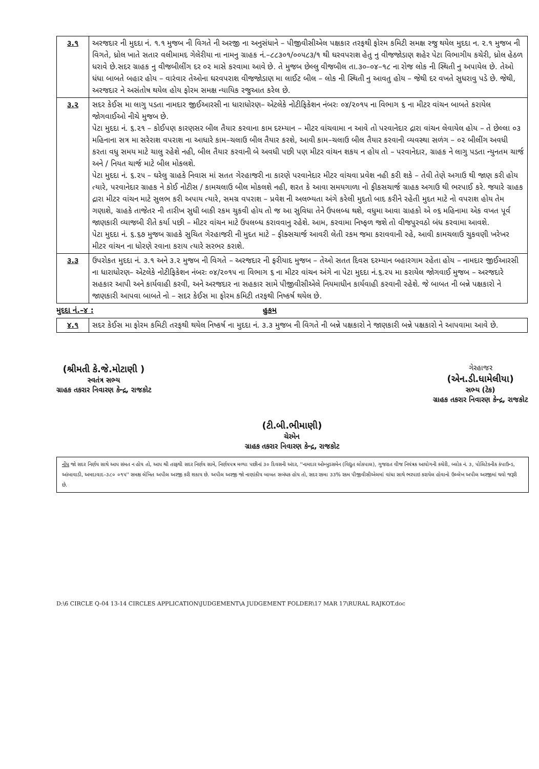| ૩.૧ | અરજદાર ની મુદદા નં. ૧.૧ મુજબ ની વિગતે ની અરજી ના અનુસંધાને – પીજીવીસીએલ પક્ષકાર તરફથી ફોરમ કમિટી સમક્ષ રજુ થયેલ મુદદા ન. ૨.૧ મુજબ ની વિગતે, ધ્રોલ ખાતે સતાર વલીમામદ ગેલેરીયા ના નામનુ ગ્રાહક નં.–૮૮૩૦૧/૦૦૫૮૩/૧ થી ઘરવપરાશ હેતુ નુ વીજજોડાણ શહેર પેટા વિભાગીય કચેરી, ધ્રોલ હેઠળ ધરાવે છે.સદર ગ્રાહક નુ વીજબીલીંગ દર ૦૨ માસે કરવામા આવે છે. તે મુજબ છેલ્લુ વીજબીલ તા.૩૦–૦૪–૧૮ ના રોજ લોક ની સ્થિતી નુ અપાયેલ છે. તેઓ ધંધા બાબતે બહાર હોય – વારંવાર તેઓના ઘરવપરાશ વીજજોડાણ મા લાઈટ બીલ – લોક ની સ્થિતી નુ આવતુ હોય – જેથી દર વખતે સુધરાવુ પડે છે. જેથી, અરજદાર ને અસંતોષ થયેલ હોય ફોરમ સમક્ષ ન્યાયિક રજુઆત કરેલ છે. |
| ૩.૨ | સદર કેઈસ મા લાગુ પડતા નામદાર જીઈઆરસી ના ધારાધોરણ– એટલેકે નોટીફિકેશન નંબરઃ ૦૪/૨૦૧૫ ના વિભાગ ૬ ના મીટર વાંચન બાબતે કરાયેલ જોગવાઈઓ નીચે મુજબ છે. પેટા મુદદા નં. ૬.૨૧ – કોઈપણ કારણસર બીલ તૈયાર કરવાના કામ દરમ્યાન – મીટર વાંચવામા ન આવે તો પરવાનેદાર દ્રારા વાંચન લેવાયેલ હોય – તે છેલ્લા ૦૩ મહિનાના સત્ર મા સરેરાશ વપરાશ ના આધારે કામ–ચલાઉ બીલ તૈયાર કરશે, આવી કામ–ચલાઉ બીલ તૈયાર કરવાની વ્યવસ્થા સળંગ – ૦૨ બીલીંગ અવધી કરતા વધુ સમય માટે ચાલુ રહેશે નહી, બીલ તૈયાર કરવાની બે અવધી પછી પણ મીટર વાંચન શકય ન હોય તો – પરવાનેદાર, ગ્રાહક ને લાગુ પડતા ન્યુનતમ ચાર્જ અને / નિયત ચાર્જ માટે બીલ મોકલશે. પેટા મુદદા નં. ૬.૨૫ – ઘરેલુ ગ્રાહકે નિવાસ માં સતત ગેરહાજરી ના કારણે પરવાનેદાર મીટર વાંચવા પ્રવેશ નહી કરી શકે – તેવી તેણે અગાઉ થી જાણ કરી હોય ત્યારે, પરવાનેદાર ગ્રાહક ને કોઈ નોટીસ / કામચલાઉ બીલ મોકલશે નહી, શરત કે આવા સમયગાળા નો ફીકસચાર્જ ગ્રાહક અગાઉ થી ભરપાઈ કરે. જયારે ગ્રાહક દ્રારા મીટર વાંચન માટે સુલભ કરી અપાય ત્યારે, સમગ્ર વપરાશ – પ્રવેશ ની અલભ્યતા અંગે કરેલી મુદતો બાદ કરીને રહેતી મુદત માટે નો વપરાશ હોય તેમ ગણાશે, ગ્રાહકે તાજેતર ની તારીખ સુધી બાકી રકમ ચુકવી હોય તો જ આ સુવિધા તેને ઉપલબ્ધ થશે, વધુમા આવા ગ્રાહકો એ ૦૬ મહિનામા એક વખત પૂર્વ જાણકારી વ્યાજબી રીતે કર્યા પછી – મીટર વાંચન માટે ઉપલબ્ધ કરાવવાનુ રહેશે. આમ, કરવામા નિષ્ફળ જશે તો વીજપુરવઠો બંધ કરવામા આવશે. પેટા મુદદા નં. ૬.૬૭ મુજબ ગ્રાહકે સુચિત ગેરહાજરી ની મુદત માટે – ફીક્સચાર્જ આવરી લેતી રકમ જમા કરાવવાની રહે, આવી કામચલાઉ ચુકવણી ખરેખર મીટર વાંચન ના ધોરણે રવાના કરાય ત્યારે સરભર કરાશે. |
| ૩.૩ | ઉપરોકત મુદદા નં. ૩.૧ અને ૩.૨ મુજબ ની વિગતે – અરજદાર ની ફરીયાદ મુજબ – તેઓ સતત દિવસ દરમ્યાન બહારગામ રહેતા હોય – નામદાર જીઈઆરસી ના ધારાધોરણ– એટલેકે નોટીફિકેશન નંબરઃ ૦૪/૨૦૧૫ ના વિભાગ ૬ ના મીટર વાંચન અંગે ના પેટા મુદદા નં.૬.૨૫ મા કરાયેલ જોગવાઈ મુજબ – અરજદારે સહકાર આપી અને કાર્યવાહી કરવી, અને અરજદાર ના સહકાર સામે પીજીવીસીએલે નિયમાધીન કાર્યવાહી કરવાની રહેશે. જે બાબત ની બન્ને પક્ષકારો ને જાણકારી આપવા બાબતે નો – સદર કેઈસ મા ફોરમ કમિટી તરફથી નિષ્કર્ષ થયેલ છે. |
મુદદા નં.–૪ : હુકમ
| ૪.૧ | સદર કેઈસ મા ફોરમ કમિટી તરફથી થયેલ નિષ્કર્ષ ના મુદદા નં. ૩.૩ મુજબ ની વિગતે ની બન્ને પક્ષકારો ને જાણકારી બન્ને પક્ષકારો ને આપવામા આવે છે. |
(શ્રીમતી કે.જે.મોટાણી )
સ્વતંત્ર સભ્ય
ગ્રાહક તકરાર નિવારણ કેન્દ્ર, રાજકોટ
(ટી.બી.ભીમાણી)
ચેરમેન
ગ્રાહક તકરાર નિવારણ કેન્દ્ર, રાજકોટ
ગેરહાજર
(એન.ડી.ધામેલીયા)
સભ્ય (ટેક)
ગ્રાહક તકરાર નિવારણ કેન્દ્ર, રાજકોટ
નોંધ જો સદર નિર્ણય સાથે આપ સંમત ન હોય તો, આપ શ્રી તરફથી સદર નિર્ણય સામે, નિર્ણયપત્ર મળ્યા પછીનાં ૩૦ દિવસની અંદર, ''નામદાર ઓમ્બુડસમેન (વિદ્યુત લોકપાલ), ગુજરાત વીજ નિયંત્રક આયોગની કચેરી, બ્લોક નં. ૩, પોલિટેક્નીક કંપાઉન્ડ, આંબાવાડી, અમદાવાદ–૩૮૦ ૦૧૫'' સમક્ષ લેખિત અપીલ અરજી કરી શકાય છે. અપીલ અરજી જો નાણાંકીય બાબત સબંધક હોય તો, સદર રકમા ૩૩% રકમ પીજીવીસીએલમાં વાંધા સાથે ભરપાઇ કરાયેલ હોવાનો ઉલ્લેખ અપીલ અરજીમાં થવો જરૂરી છે.
D:\6 CIRCLE Q-04 13-14 CIRCLES APPLICATION\JUDGEMENT\A JUDGEMENT FOLDER\17 MAR 17\RURAL RAJKOT.doc